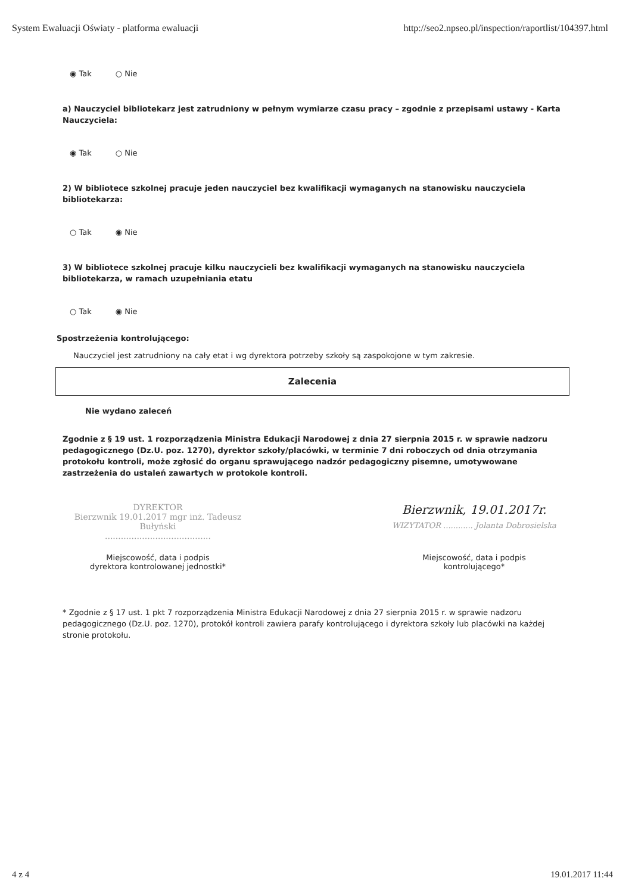System Ewaluacji Oświaty - platforma ewaluacji http://seo2.npseo.pl/inspection/raportlist/104397.html
◉ Tak ○ Nie
a) Nauczyciel bibliotekarz jest zatrudniony w pełnym wymiarze czasu pracy – zgodnie z przepisami ustawy - Karta Nauczyciela:
◉ Tak ○ Nie
2) W bibliotece szkolnej pracuje jeden nauczyciel bez kwalifikacji wymaganych na stanowisku nauczyciela bibliotekarza:
○ Tak ◉ Nie
3) W bibliotece szkolnej pracuje kilku nauczycieli bez kwalifikacji wymaganych na stanowisku nauczyciela bibliotekarza, w ramach uzupełniania etatu
○ Tak ◉ Nie
Spostrzeżenia kontrolującego:
Nauczyciel jest zatrudniony na cały etat i wg dyrektora potrzeby szkoły są zaspokojone w tym zakresie.
Zalecenia
Nie wydano zaleceń
Zgodnie z § 19 ust. 1 rozporządzenia Ministra Edukacji Narodowej z dnia 27 sierpnia 2015 r. w sprawie nadzoru pedagogicznego (Dz.U. poz. 1270), dyrektor szkoły/placówki, w terminie 7 dni roboczych od dnia otrzymania protokołu kontroli, może zgłosić do organu sprawującego nadzór pedagogiczny pisemne, umotywowane zastrzeżenia do ustaleń zawartych w protokole kontroli.
DYREKTOR
Bierzwnik 19.01.2017 mgr inż. Tadeusz Bułyński
........................................
Miejscowość, data i podpis
dyrektora kontrolowanej jednostki*
Bierzwnik, 19.01.2017r.
WIZYTATOR ............ Jolanta Dobrosielska
Miejscowość, data i podpis
kontrolującego*
* Zgodnie z § 17 ust. 1 pkt 7 rozporządzenia Ministra Edukacji Narodowej z dnia 27 sierpnia 2015 r. w sprawie nadzoru pedagogicznego (Dz.U. poz. 1270), protokół kontroli zawiera parafy kontrolującego i dyrektora szkoły lub placówki na każdej stronie protokołu.
4 z 4 19.01.2017 11:44